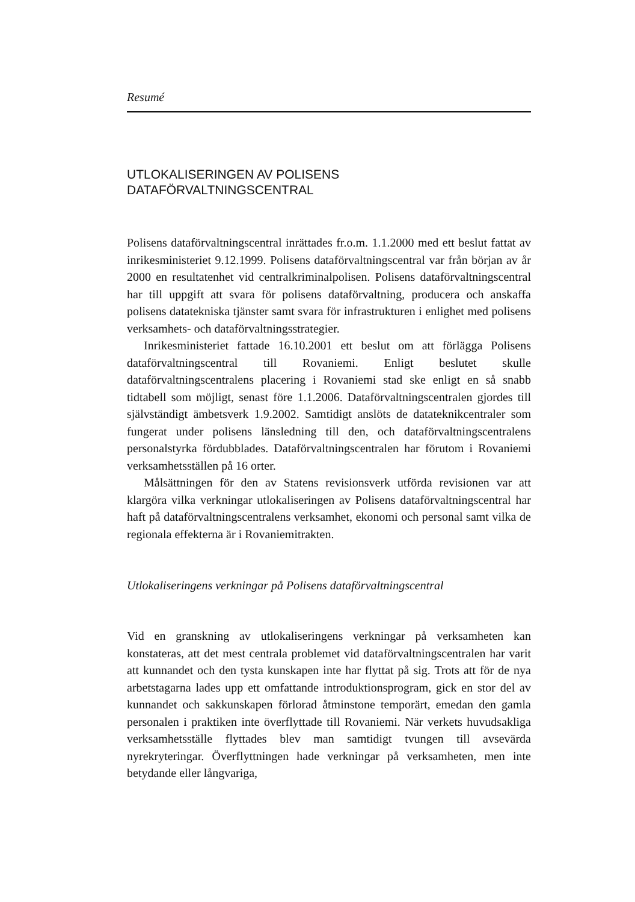Resumé
UTLOKALISERINGEN AV POLISENS
DATAFÖRVALTNINGSCENTRAL
Polisens dataförvaltningscentral inrättades fr.o.m. 1.1.2000 med ett beslut fattat av inrikesministeriet 9.12.1999. Polisens dataförvaltningscentral var från början av år 2000 en resultatenhet vid centralkriminalpolisen. Polisens dataförvaltningscentral har till uppgift att svara för polisens dataförvaltning, producera och anskaffa polisens datatekniska tjänster samt svara för infrastrukturen i enlighet med polisens verksamhets- och dataförvaltningsstrategier.
Inrikesministeriet fattade 16.10.2001 ett beslut om att förlägga Polisens dataförvaltningscentral till Rovaniemi. Enligt beslutet skulle dataförvaltningscentralens placering i Rovaniemi stad ske enligt en så snabb tidtabell som möjligt, senast före 1.1.2006. Dataförvaltningscentralen gjordes till självständigt ämbetsverk 1.9.2002. Samtidigt anslöts de datateknikcentraler som fungerat under polisens länsledning till den, och dataförvaltningscentralens personalstyrka fördubblades. Dataförvaltningscentralen har förutom i Rovaniemi verksamhetsställen på 16 orter.
Målsättningen för den av Statens revisionsverk utförda revisionen var att klargöra vilka verkningar utlokaliseringen av Polisens dataförvaltningscentral har haft på dataförvaltningscentralens verksamhet, ekonomi och personal samt vilka de regionala effekterna är i Rovaniemitrakten.
Utlokaliseringens verkningar på Polisens dataförvaltningscentral
Vid en granskning av utlokaliseringens verkningar på verksamheten kan konstateras, att det mest centrala problemet vid dataförvaltningscentralen har varit att kunnandet och den tysta kunskapen inte har flyttat på sig. Trots att för de nya arbetstagarna lades upp ett omfattande introduktionsprogram, gick en stor del av kunnandet och sakkunskapen förlorad åtminstone temporärt, emedan den gamla personalen i praktiken inte överflyttade till Rovaniemi. När verkets huvudsakliga verksamhetsställe flyttades blev man samtidigt tvungen till avsevärda nyrekryteringar. Överflyttningen hade verkningar på verksamheten, men inte betydande eller långvariga,